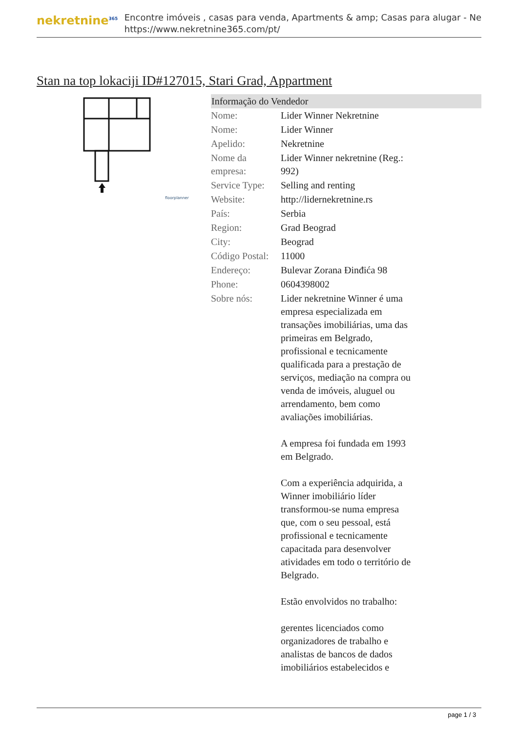nekretnine<sup>365</sup>
Encontre imóveis , casas para venda, Apartments & amp; Casas para alugar - Ne
https://www.nekretnine365.com/pt/
Stan na top lokaciji ID#127015, Stari Grad, Appartment
floorplanner
| Informação do Vendedor | |
| --- | --- |
| Nome: | Lider Winner Nekretnine |
| Nome: | Lider Winner |
| Apelido: | Nekretnine |
| Nome da empresa: | Lider Winner nekretnine (Reg.: 992) |
| Service Type: | Selling and renting |
| Website: | http://lidernekretnine.rs |
| País: | Serbia |
| Region: | Grad Beograd |
| City: | Beograd |
| Código Postal: | 11000 |
| Endereço: | Bulevar Zorana Đinđića 98 |
| Phone: | 0604398002 |
| Sobre nós: | Lider nekretnine Winner é uma empresa especializada em transações imobiliárias, uma das primeiras em Belgrado, profissional e tecnicamente qualificada para a prestação de serviços, mediação na compra ou venda de imóveis, aluguel ou arrendamento, bem como avaliações imobiliárias. A empresa foi fundada em 1993 em Belgrado. Com a experiência adquirida, a Winner imobiliário líder transformou-se numa empresa que, com o seu pessoal, está profissional e tecnicamente capacitada para desenvolver atividades em todo o território de Belgrado. Estão envolvidos no trabalho: gerentes licenciados como organizadores de trabalho e analistas de bancos de dados imobiliários estabelecidos e |
page 1 / 3